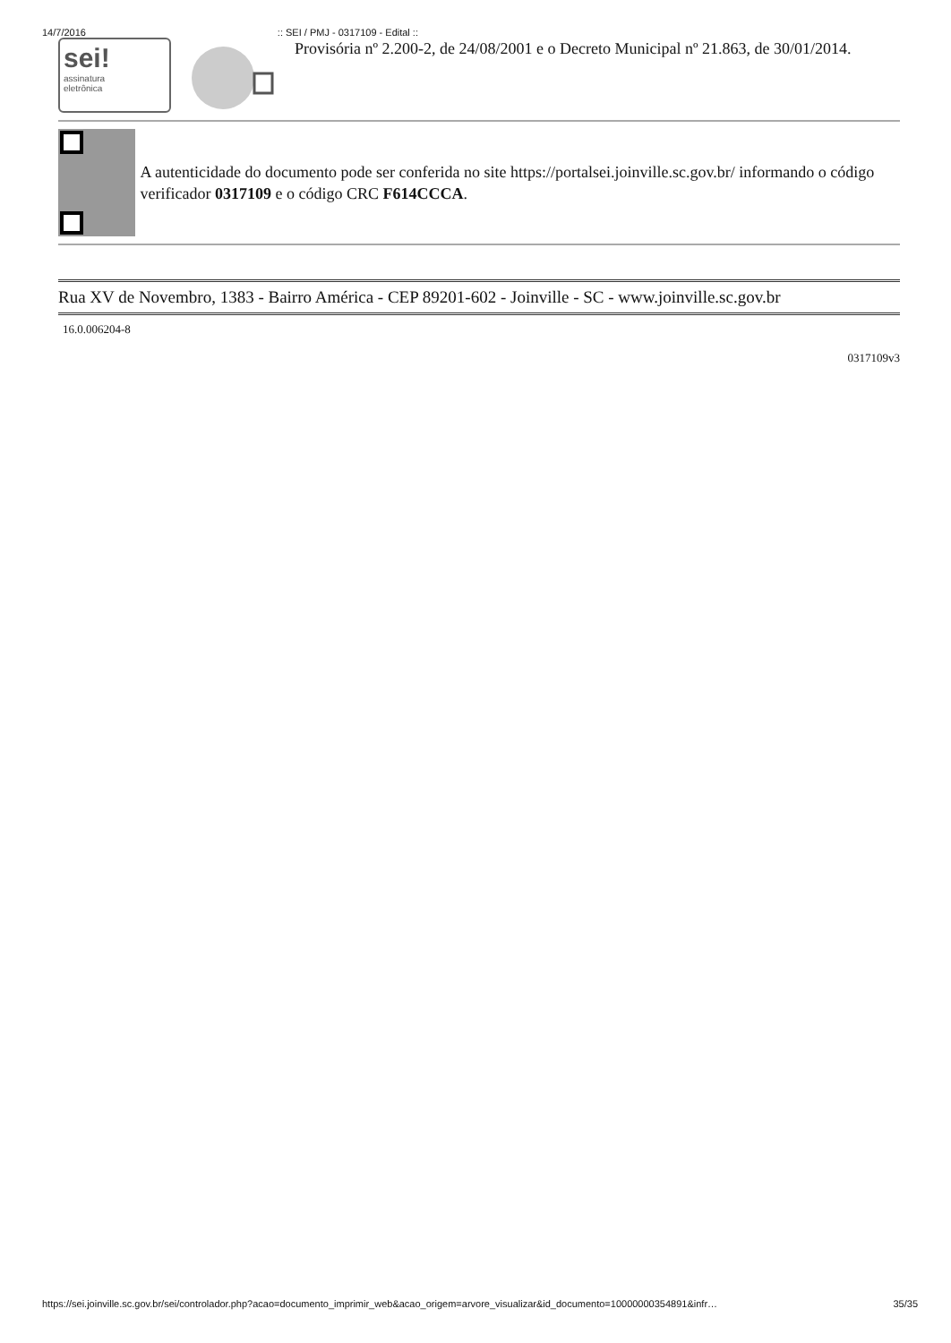14/7/2016:: SEI / PMJ - 0317109 - Edital ::
sei!
assinatura
eletrônica
Provisória nº 2.200-2, de 24/08/2001 e o Decreto Municipal nº 21.863, de 30/01/2014.
A autenticidade do documento pode ser conferida no site https://portalsei.joinville.sc.gov.br/ informando o código verificador 0317109 e o código CRC F614CCCA.
Rua XV de Novembro, 1383 - Bairro América - CEP 89201-602 - Joinville - SC - www.joinville.sc.gov.br
16.0.006204-8
0317109v3
https://sei.joinville.sc.gov.br/sei/controlador.php?acao=documento_imprimir_web&acao_origem=arvore_visualizar&id_documento=10000000354891&infr… 35/35